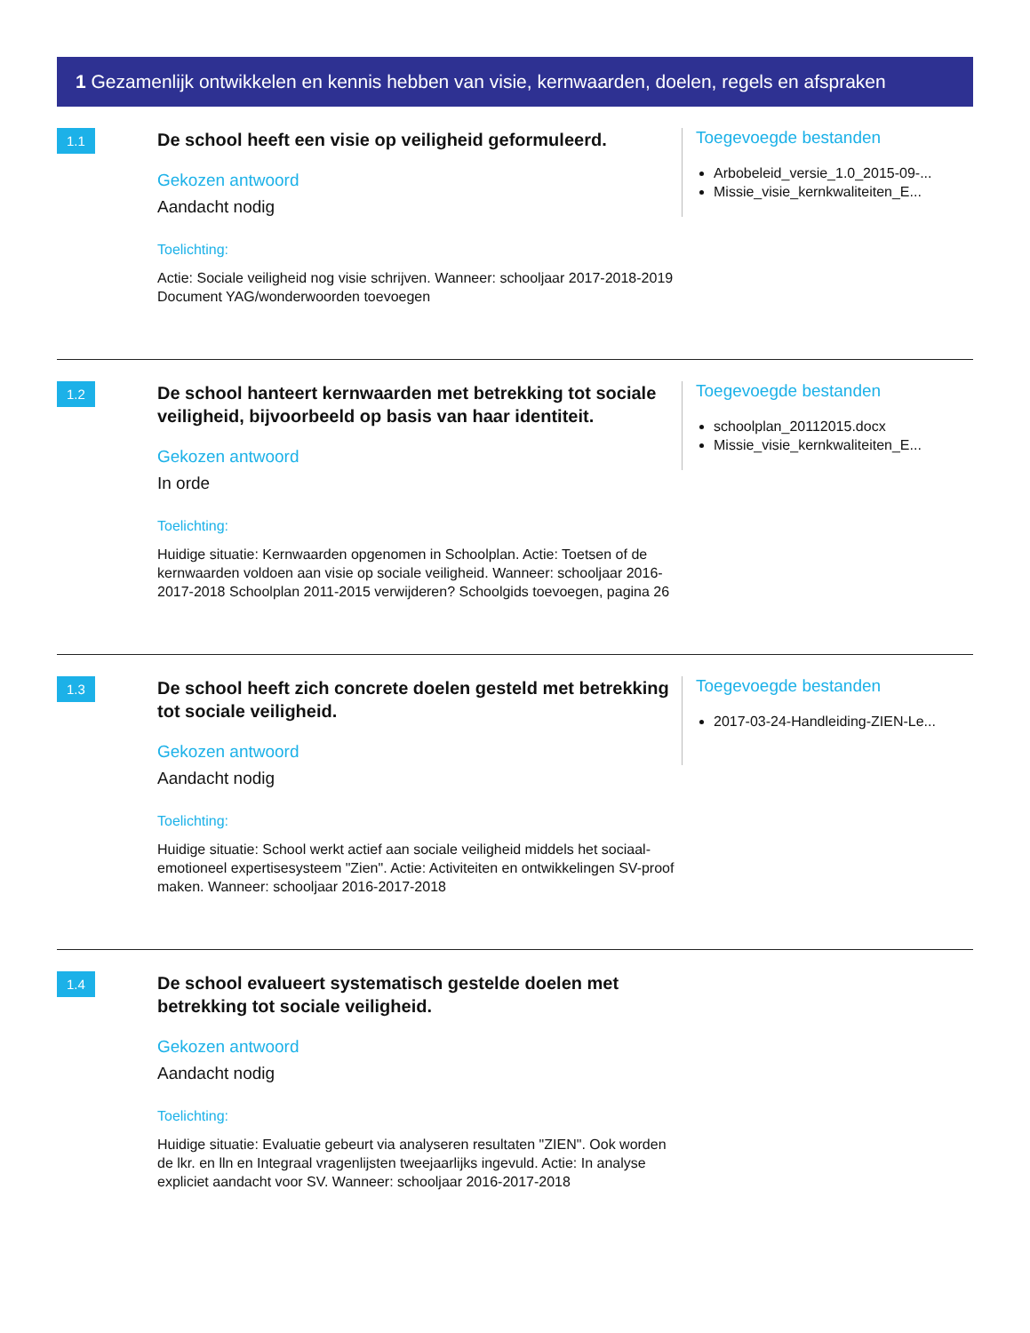1 Gezamenlijk ontwikkelen en kennis hebben van visie, kernwaarden, doelen, regels en afspraken
1.1
De school heeft een visie op veiligheid geformuleerd.
Gekozen antwoord
Aandacht nodig
Toelichting:
Actie: Sociale veiligheid nog visie schrijven. Wanneer: schooljaar 2017-2018-2019 Document YAG/wonderwoorden toevoegen
Toegevoegde bestanden
Arbobeleid_versie_1.0_2015-09-...
Missie_visie_kernkwaliteiten_E...
1.2
De school hanteert kernwaarden met betrekking tot sociale veiligheid, bijvoorbeeld op basis van haar identiteit.
Gekozen antwoord
In orde
Toelichting:
Huidige situatie: Kernwaarden opgenomen in Schoolplan. Actie: Toetsen of de kernwaarden voldoen aan visie op sociale veiligheid. Wanneer: schooljaar 2016-2017-2018 Schoolplan 2011-2015 verwijderen? Schoolgids toevoegen, pagina 26
Toegevoegde bestanden
schoolplan_20112015.docx
Missie_visie_kernkwaliteiten_E...
1.3
De school heeft zich concrete doelen gesteld met betrekking tot sociale veiligheid.
Gekozen antwoord
Aandacht nodig
Toelichting:
Huidige situatie: School werkt actief aan sociale veiligheid middels het sociaal-emotioneel expertisesysteem "Zien". Actie: Activiteiten en ontwikkelingen SV-proof maken. Wanneer: schooljaar 2016-2017-2018
Toegevoegde bestanden
2017-03-24-Handleiding-ZIEN-Le...
1.4
De school evalueert systematisch gestelde doelen met betrekking tot sociale veiligheid.
Gekozen antwoord
Aandacht nodig
Toelichting:
Huidige situatie: Evaluatie gebeurt via analyseren resultaten "ZIEN". Ook worden de lkr. en lln en Integraal vragenlijsten tweejaarlijks ingevuld. Actie: In analyse expliciet aandacht voor SV. Wanneer: schooljaar 2016-2017-2018